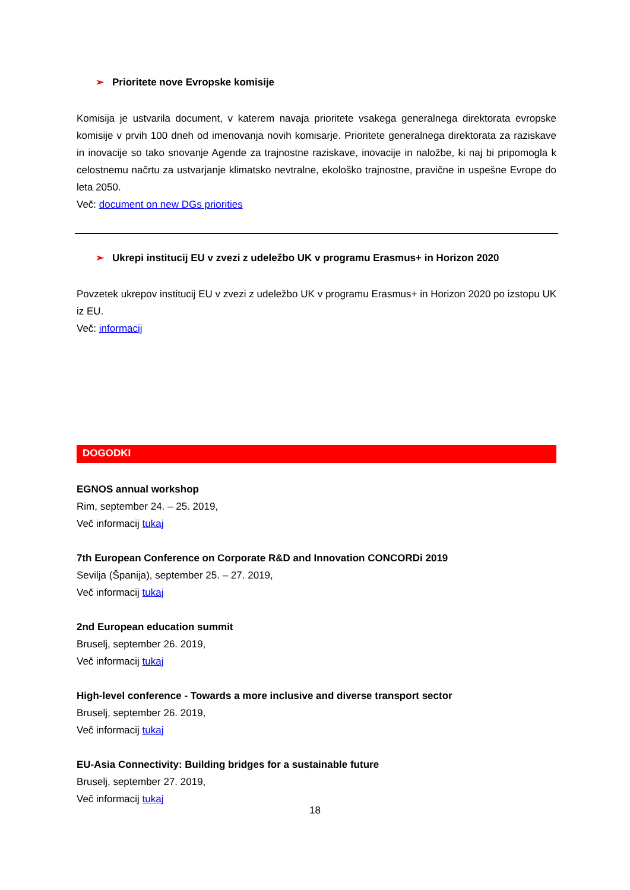➢ Prioritete nove Evropske komisije
Komisija je ustvarila document, v katerem navaja prioritete vsakega generalnega direktorata evropske komisije v prvih 100 dneh od imenovanja novih komisarje. Prioritete generalnega direktorata za raziskave in inovacije so tako snovanje Agende za trajnostne raziskave, inovacije in naložbe, ki naj bi pripomogla k celostnemu načrtu za ustvarjanje klimatsko nevtralne, ekološko trajnostne, pravične in uspešne Evrope do leta 2050.
Več: document on new DGs priorities
➢ Ukrepi institucij EU v zvezi z udeležbo UK v programu Erasmus+ in Horizon 2020
Povzetek ukrepov institucij EU v zvezi z udeležbo UK v programu Erasmus+ in Horizon 2020 po izstopu UK iz EU.
Več: informacij
DOGODKI
EGNOS annual workshop
Rim, september 24. – 25. 2019,
Več informacij tukaj
7th European Conference on Corporate R&D and Innovation CONCORDi 2019
Sevilja (Španija), september 25. – 27. 2019,
Več informacij tukaj
2nd European education summit
Bruselj, september 26. 2019,
Več informacij tukaj
High-level conference - Towards a more inclusive and diverse transport sector
Bruselj, september 26. 2019,
Več informacij tukaj
EU-Asia Connectivity: Building bridges for a sustainable future
Bruselj, september 27. 2019,
Več informacij tukaj
18